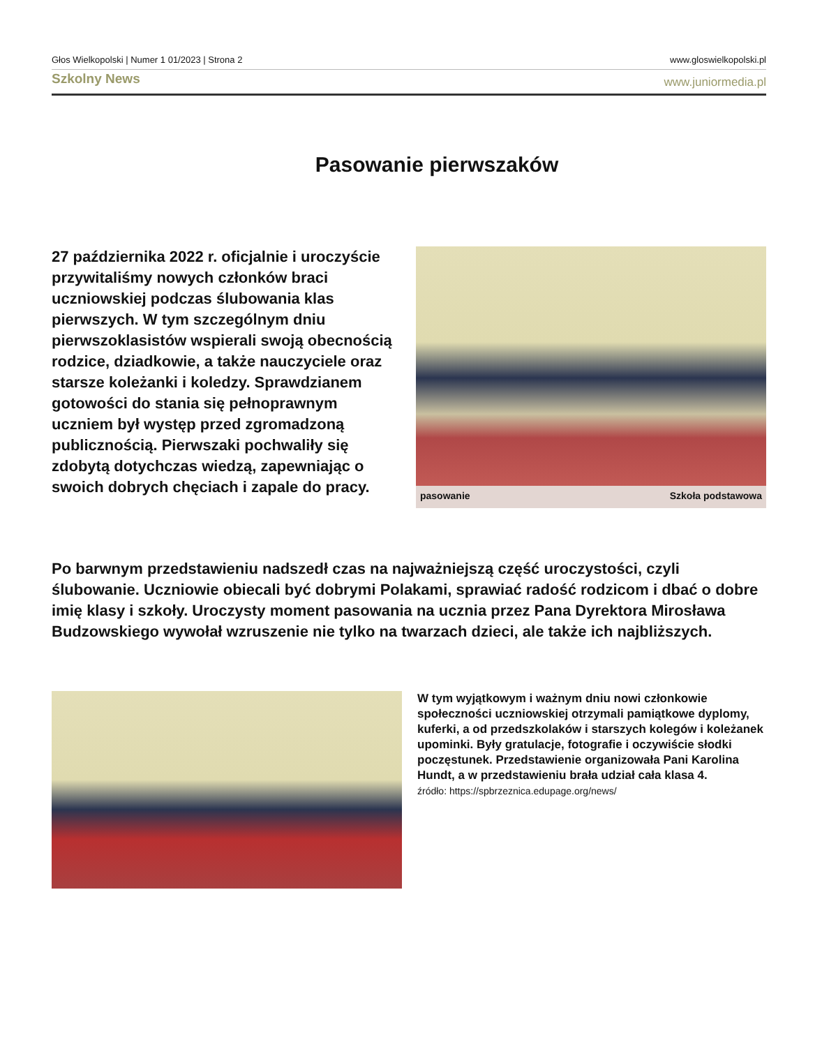Głos Wielkopolski | Numer 1 01/2023 | Strona 2 www.gloswielkopolski.pl
Szkolny News www.juniormedia.pl
Pasowanie pierwszaków
27 października 2022 r. oficjalnie i uroczyście przywitaliśmy nowych członków braci uczniowskiej podczas ślubowania klas pierwszych. W tym szczególnym dniu pierwszoklasistów wspierali swoją obecnością rodzice, dziadkowie, a także nauczyciele oraz starsze koleżanki i koledzy. Sprawdzianem gotowości do stania się pełnoprawnym uczniem był występ przed zgromadzoną publicznością. Pierwszaki pochwaliły się zdobytą dotychczas wiedzą, zapewniając o swoich dobrych chęciach i zapale do pracy.
pasowanie Szkoła podstawowa
Po barwnym przedstawieniu nadszedł czas na najważniejszą część uroczystości, czyli ślubowanie. Uczniowie obiecali być dobrymi Polakami, sprawiać radość rodzicom i dbać o dobre imię klasy i szkoły. Uroczysty moment pasowania na ucznia przez Pana Dyrektora Mirosława Budzowskiego wywołał wzruszenie nie tylko na twarzach dzieci, ale także ich najbliższych.
W tym wyjątkowym i ważnym dniu nowi członkowie społeczności uczniowskiej otrzymali pamiątkowe dyplomy, kuferki, a od przedszkolaków i starszych kolegów i koleżanek upominki. Były gratulacje, fotografie i oczywiście słodki poczęstunek. Przedstawienie organizowała Pani Karolina Hundt, a w przedstawieniu brała udział cała klasa 4.
źródło: https://spbrzeznica.edupage.org/news/